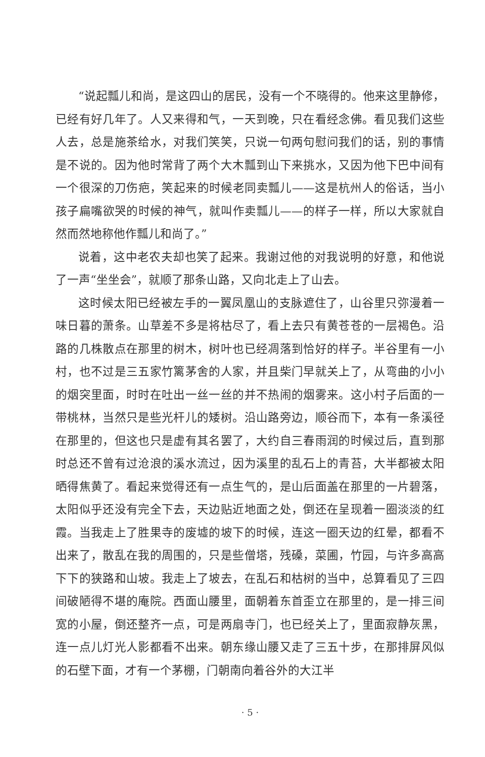“说起瓢儿和尚，是这四山的居民，没有一个不晓得的。他来这里静修，已经有好几年了。人又来得和气，一天到晚，只在看经念佛。看见我们这些人去，总是施茶给水，对我们笑笑，只说一句两句慰问我们的话，别的事情是不说的。因为他时常背了两个大木瓢到山下来挑水，又因为他下巴中间有一个很深的刀伤疤，笑起来的时候老同卖瓢儿——这是杭州人的俗话，当小孩子扁嘴欲哭的时候的神气，就叫作卖瓢儿——的样子一样，所以大家就自然而然地称他作瓢儿和尚了。”
说着，这中老农夫却也笑了起来。我谢过他的对我说明的好意，和他说了一声“坐坐会”，就顺了那条山路，又向北走上了山去。
这时候太阳已经被左手的一翼凤凰山的支脉遮住了，山谷里只弥漫着一味日暮的萧条。山草差不多是将枯尽了，看上去只有黄苍苍的一层褐色。沿路的几株散点在那里的树木，树叶也已经凋落到恰好的样子。半谷里有一小村，也不过是三五家竹篱茅舍的人家，并且柴门早就关上了，从弯曲的小小的烟突里面，时时在吐出一丝一丝的并不热闹的烟雾来。这小村子后面的一带桃林，当然只是些光杆儿的矮树。沿山路旁边，顺谷而下，本有一条溪径在那里的，但这也只是虚有其名罢了，大约自三春雨润的时候过后，直到那时总还不曾有过沧浪的溪水流过，因为溪里的乱石上的青苔，大半都被太阳晒得焦黄了。看起来觉得还有一点生气的，是山后面盖在那里的一片碧落，太阳似乎还没有完全下去，天边贴近地面之处，倒还在呈现着一圈淡淡的红霞。当我走上了胜果寺的废墟的坡下的时候，连这一圈天边的红晕，都看不出来了，散乱在我的周围的，只是些僧塔，残磉，菜圃，竹园，与许多高高下下的狭路和山坡。我走上了坡去，在乱石和枯树的当中，总算看见了三四间破陋得不堪的庵院。西面山腰里，面朝着东首歪立在那里的，是一排三间宽的小屋，倒还整齐一点，可是两扇寺门，也已经关上了，里面寂静灰黑，连一点儿灯光人影都看不出来。朝东缘山腰又走了三五十步，在那排屏风似的石壁下面，才有一个茅棚，门朝南向着谷外的大江半
· 5 ·